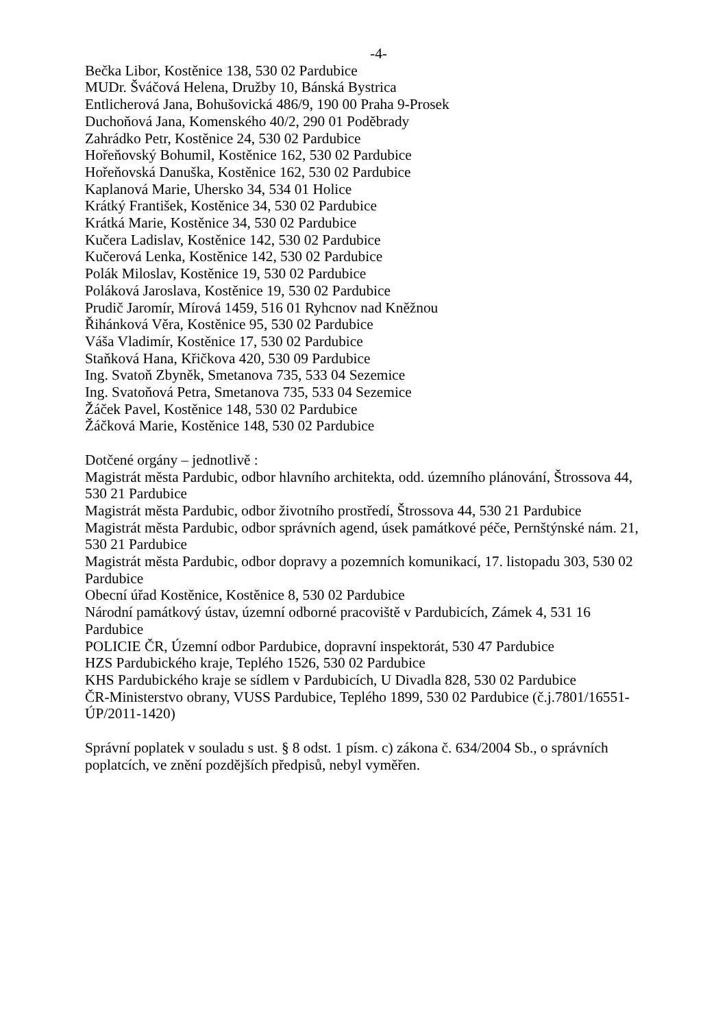-4-
Bečka Libor, Kostěnice 138, 530 02 Pardubice
MUDr. Šváčová Helena, Družby 10, Bánská Bystrica
Entlicherová Jana, Bohušovická 486/9, 190 00 Praha 9-Prosek
Duchoňová Jana, Komenského 40/2, 290 01 Poděbrady
Zahrádko Petr, Kostěnice 24, 530 02 Pardubice
Hořeňovský Bohumil, Kostěnice 162, 530 02 Pardubice
Hořeňovská Danuška, Kostěnice 162, 530 02 Pardubice
Kaplanová Marie, Uhersko 34, 534 01 Holice
Krátký František, Kostěnice 34, 530 02 Pardubice
Krátká Marie, Kostěnice 34, 530 02 Pardubice
Kučera Ladislav, Kostěnice 142, 530 02 Pardubice
Kučerová Lenka, Kostěnice 142, 530 02 Pardubice
Polák Miloslav, Kostěnice 19, 530 02 Pardubice
Poláková Jaroslava, Kostěnice 19, 530 02 Pardubice
Prudič Jaromír, Mírová 1459, 516 01 Ryhcnov nad Kněžnou
Řihánková Věra, Kostěnice 95, 530 02 Pardubice
Váša Vladimír, Kostěnice 17, 530 02 Pardubice
Staňková Hana, Křičkova 420, 530 09 Pardubice
Ing. Svatoň Zbyněk, Smetanova 735, 533 04 Sezemice
Ing. Svatoňová Petra, Smetanova 735, 533 04 Sezemice
Žáček Pavel, Kostěnice 148, 530 02 Pardubice
Žáčková Marie, Kostěnice 148, 530 02 Pardubice
Dotčené orgány – jednotlivě :
Magistrát města Pardubic, odbor hlavního architekta, odd. územního plánování, Štrossova 44, 530 21 Pardubice
Magistrát města Pardubic, odbor životního prostředí, Štrossova 44, 530 21 Pardubice
Magistrát města Pardubic, odbor správních agend, úsek památkové péče, Pernštýnské nám. 21, 530 21 Pardubice
Magistrát města Pardubic, odbor dopravy a pozemních komunikací, 17. listopadu 303, 530 02 Pardubice
Obecní úřad Kostěnice, Kostěnice 8, 530 02 Pardubice
Národní památkový ústav, územní odborné pracoviště v Pardubicích, Zámek 4, 531 16 Pardubice
POLICIE ČR, Územní odbor Pardubice, dopravní inspektorát, 530 47 Pardubice
HZS Pardubického kraje, Teplého 1526, 530 02 Pardubice
KHS Pardubického kraje se sídlem v Pardubicích, U Divadla 828, 530 02 Pardubice
ČR-Ministerstvo obrany, VUSS Pardubice, Teplého 1899, 530 02 Pardubice (č.j.7801/16551-ÚP/2011-1420)
Správní poplatek v souladu s ust. § 8 odst. 1 písm. c) zákona č. 634/2004 Sb., o správních poplatcích, ve znění pozdějších předpisů, nebyl vyměřen.